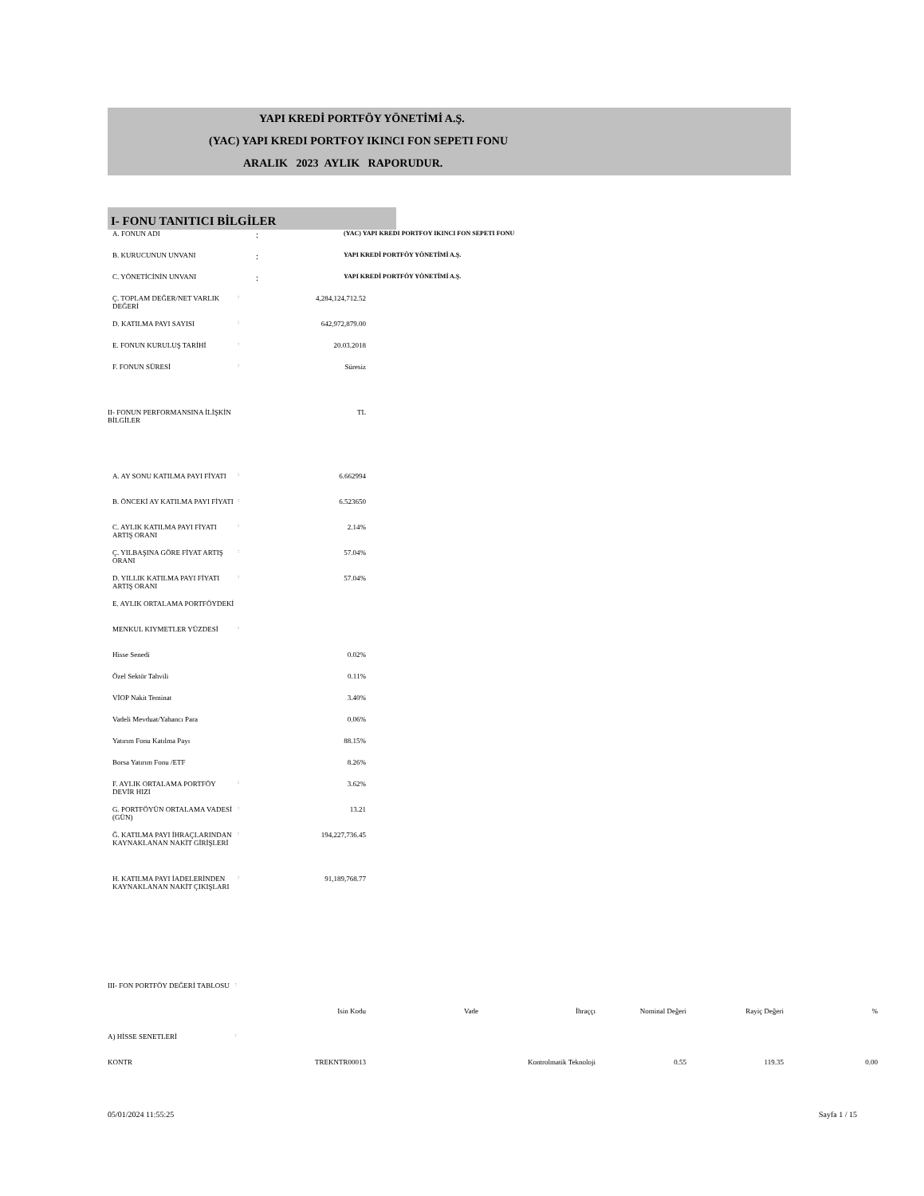YAPI KREDİ PORTFÖY YÖNETİMİ A.Ş.
(YAC) YAPI KREDI PORTFOY IKINCI FON SEPETI FONU
ARALIK 2023 AYLIK RAPORUDUR.
I- FONU TANITICI BİLGİLER
| A. FONUN ADI | : | (YAC) YAPI KREDI PORTFOY IKINCI FON SEPETI FONU |
| B. KURUCUNUN UNVANI | : | YAPI KREDİ PORTFÖY YÖNETİMİ A.Ş. |
| C. YÖNETİCİNİN UNVANI | : | YAPI KREDİ PORTFÖY YÖNETİMİ A.Ş. |
| Ç. TOPLAM DEĞER/NET VARLIK DEĞERİ | : | 4,284,124,712.52 |
| D. KATILMA PAYI SAYISI | : | 642,972,879.00 |
| E. FONUN KURULUŞ TARİHİ | : | 20.03.2018 |
| F. FONUN SÜRESİ | : | Süresiz |
| II- FONUN PERFORMANSINA İLİŞKİN BİLGİLER | | TL |
| A. AY SONU KATILMA PAYI FİYATI | : | 6.662994 |
| B. ÖNCEKİ AY KATILMA PAYI FİYATI | : | 6.523650 |
| C. AYLIK KATILMA PAYI FİYATI ARTIŞ ORANI | : | 2.14% |
| Ç. YILBAŞINA GÖRE FİYAT ARTIŞ ORANI | : | 57.04% |
| D. YILLIK KATILMA PAYI FİYATI ARTIŞ ORANI | : | 57.04% |
| E. AYLIK ORTALAMA PORTFÖYDEKİ | | |
| MENKUL KIYMETLER YÜZDESİ | : | |
| Hisse Senedi | | 0.02% |
| Özel Sektör Tahvili | | 0.11% |
| VİOP Nakit Teminat | | 3.40% |
| Vadeli Mevduat/Yabancı Para | | 0.06% |
| Yatırım Fonu Katılma Payı | | 88.15% |
| Borsa Yatırım Fonu /ETF | | 8.26% |
| F. AYLIK ORTALAMA PORTFÖY DEVİR HIZI | : | 3.62% |
| G. PORTFÖYÜN ORTALAMA VADESİ (GÜN) | : | 13.21 |
| Ğ. KATILMA PAYI İHRAÇLARINDAN KAYNAKLANAN NAKİT GİRİŞLERİ | : | 194,227,736.45 |
| H. KATILMA PAYI İADELERİNDEN KAYNAKLANAN NAKİT ÇIKIŞLARI | : | 91,189,768.77 |
| III- FON PORTFÖY DEĞERİ TABLOSU | : | | | | | | |
| | | Isin Kodu | Vade | İhraççı | Nominal Değeri | Rayiç Değeri | % |
| A) HİSSE SENETLERİ | : | | | | | | |
| KONTR | | TREKNTR00013 | | Kontrolmatik Teknoloji | 0.55 | 119.35 | 0.00 |
05/01/2024 11:55:25 Sayfa 1 / 15